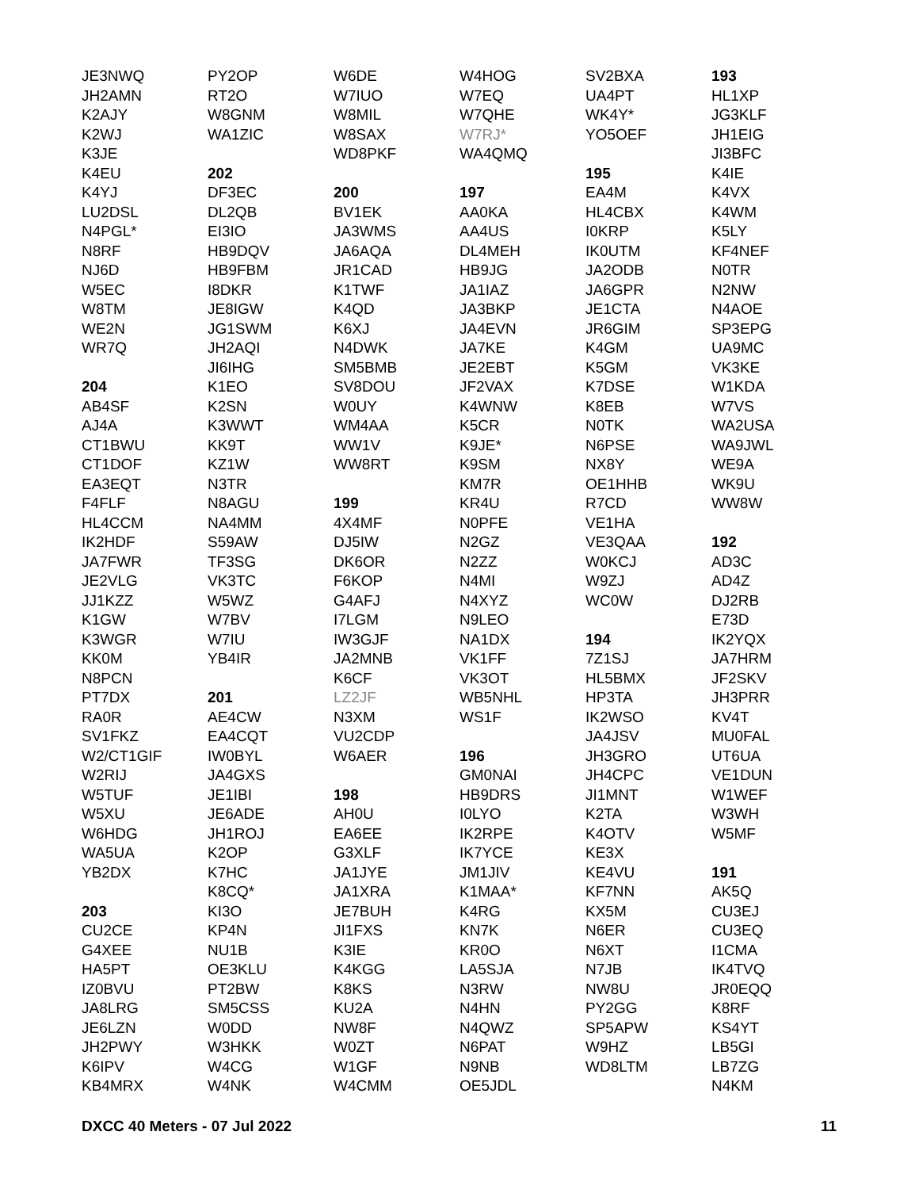JE3NWQ
JH2AMN
K2AJY
K2WJ
K3JE
K4EU
K4YJ
LU2DSL
N4PGL*
N8RF
NJ6D
W5EC
W8TM
WE2N
WR7Q
204
AB4SF
AJ4A
CT1BWU
CT1DOF
EA3EQT
F4FLF
HL4CCM
IK2HDF
JA7FWR
JE2VLG
JJ1KZZ
K1GW
K3WGR
KK0M
N8PCN
PT7DX
RA0R
SV1FKZ
W2/CT1GIF
W2RIJ
W5TUF
W5XU
W6HDG
WA5UA
YB2DX
203
CU2CE
G4XEE
HA5PT
IZ0BVU
JA8LRG
JE6LZN
JH2PWY
K6IPV
KB4MRX
PY2OP
RT2O
W8GNM
WA1ZIC
202
DF3EC
DL2QB
EI3IO
HB9DQV
HB9FBM
I8DKR
JE8IGW
JG1SWM
JH2AQI
JI6IHG
K1EO
K2SN
K3WWT
KK9T
KZ1W
N3TR
N8AGU
NA4MM
S59AW
TF3SG
VK3TC
W5WZ
W7BV
W7IU
YB4IR
201
AE4CW
EA4CQT
IW0BYL
JA4GXS
JE1IBI
JE6ADE
JH1ROJ
K2OP
K7HC
K8CQ*
KI3O
KP4N
NU1B
OE3KLU
PT2BW
SM5CSS
W0DD
W3HKK
W4CG
W4NK
W6DE
W7IUO
W8MIL
W8SAX
WD8PKF
200
BV1EK
JA3WMS
JA6AQA
JR1CAD
K1TWF
K4QD
K6XJ
N4DWK
SM5BMB
SV8DOU
W0UY
WM4AA
WW1V
WW8RT
199
4X4MF
DJ5IW
DK6OR
F6KOP
G4AFJ
I7LGM
IW3GJF
JA2MNB
K6CF
LZ2JF
N3XM
VU2CDP
W6AER
198
AH0U
EA6EE
G3XLF
JA1JYE
JA1XRA
JE7BUH
JI1FXS
K3IE
K4KGG
K8KS
KU2A
NW8F
W0ZT
W1GF
W4CMM
W4HOG
W7EQ
W7QHE
W7RJ*
WA4QMQ
197
AA0KA
AA4US
DL4MEH
HB9JG
JA1IAZ
JA3BKP
JA4EVN
JA7KE
JE2EBT
JF2VAX
K4WNW
K5CR
K9JE*
K9SM
KM7R
KR4U
N0PFE
N2GZ
N2ZZ
N4MI
N4XYZ
N9LEO
NA1DX
VK1FF
VK3OT
WB5NHL
WS1F
196
GM0NAI
HB9DRS
I0LYO
IK2RPE
IK7YCE
JM1JIV
K1MAA*
K4RG
KN7K
KR0O
LA5SJA
N3RW
N4HN
N4QWZ
N6PAT
N9NB
OE5JDL
SV2BXA
UA4PT
WK4Y*
YO5OEF
195
EA4M
HL4CBX
I0KRP
IK0UTM
JA2ODB
JA6GPR
JE1CTA
JR6GIM
K4GM
K5GM
K7DSE
K8EB
N0TK
N6PSE
NX8Y
OE1HHB
R7CD
VE1HA
VE3QAA
W0KCJ
W9ZJ
WC0W
194
7Z1SJ
HL5BMX
HP3TA
IK2WSO
JA4JSV
JH3GRO
JH4CPC
JI1MNT
K2TA
K4OTV
KE3X
KE4VU
KF7NN
KX5M
N6ER
N6XT
N7JB
NW8U
PY2GG
SP5APW
W9HZ
WD8LTM
193
HL1XP
JG3KLF
JH1EIG
JI3BFC
K4IE
K4VX
K4WM
K5LY
KF4NEF
N0TR
N2NW
N4AOE
SP3EPG
UA9MC
VK3KE
W1KDA
W7VS
WA2USA
WA9JWL
WE9A
WK9U
WW8W
192
AD3C
AD4Z
DJ2RB
E73D
IK2YQX
JA7HRM
JF2SKV
JH3PRR
KV4T
MU0FAL
UT6UA
VE1DUN
W1WEF
W3WH
W5MF
191
AK5Q
CU3EJ
CU3EQ
I1CMA
IK4TVQ
JR0EQQ
K8RF
KS4YT
LB5GI
LB7ZG
N4KM
DXCC 40 Meters - 07 Jul 2022 11